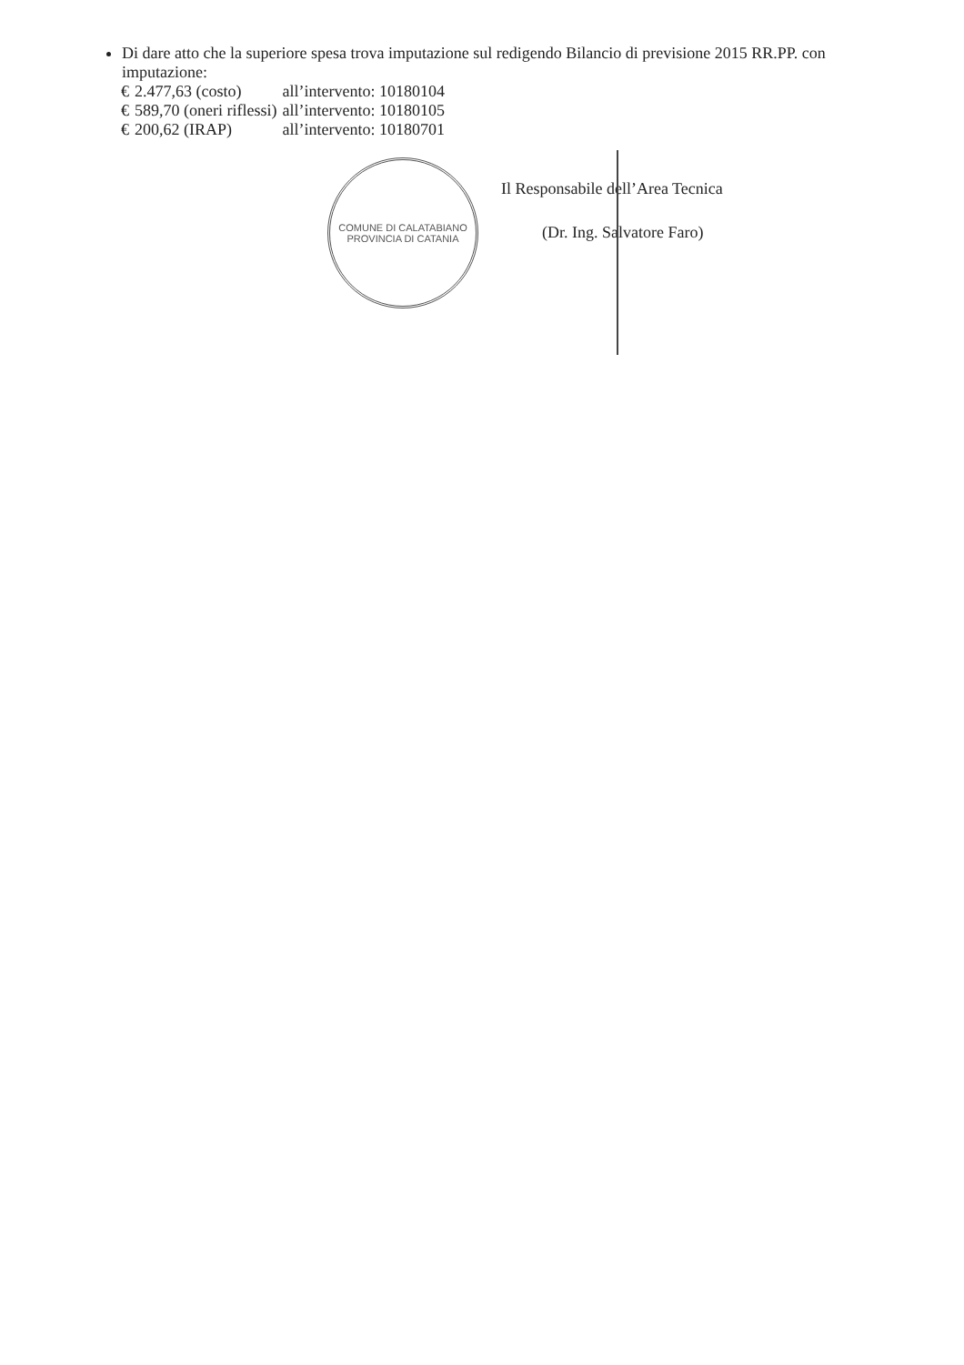Di dare atto che la superiore spesa trova imputazione sul redigendo Bilancio di previsione 2015 RR.PP. con imputazione:
| € | 2.477,63 (costo) | all’intervento: 10180104 |
| € | 589,70 (oneri riflessi) | all’intervento: 10180105 |
| € | 200,62 (IRAP) | all’intervento: 10180701 |
COMUNE DI CALATABIANO
PROVINCIA DI CATANIA
Il Responsabile dell’Area Tecnica
(Dr. Ing. Salvatore Faro)